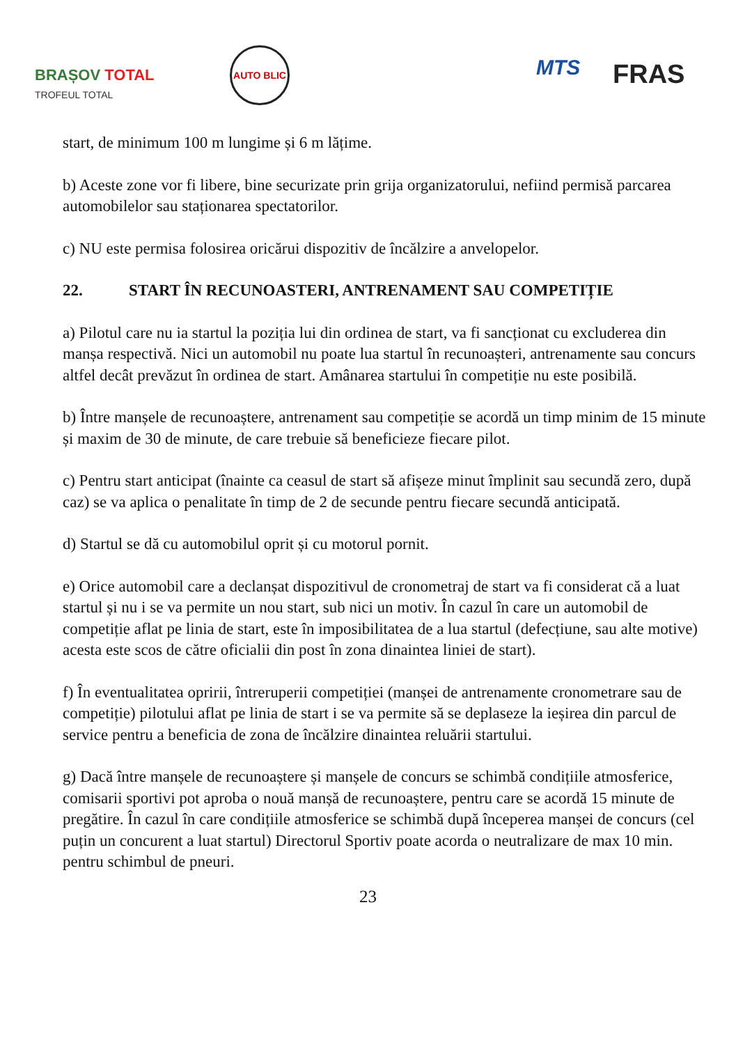BRAȘOV TOTAL
TROFEUL TOTAL
AUTO BLIC
MTS FRAS
start, de minimum 100 m lungime și 6 m lățime.
b) Aceste zone vor fi libere, bine securizate prin grija organizatorului, nefiind permisă parcarea automobilelor sau staționarea spectatorilor.
c) NU este permisa folosirea oricărui dispozitiv de încălzire a anvelopelor.
22. START ÎN RECUNOASTERI, ANTRENAMENT SAU COMPETIȚIE
a) Pilotul care nu ia startul la poziția lui din ordinea de start, va fi sancționat cu excluderea din manșa respectivă. Nici un automobil nu poate lua startul în recunoașteri, antrenamente sau concurs altfel decât prevăzut în ordinea de start. Amânarea startului în competiție nu este posibilă.
b) Între manșele de recunoaștere, antrenament sau competiție se acordă un timp minim de 15 minute și maxim de 30 de minute, de care trebuie să beneficieze fiecare pilot.
c) Pentru start anticipat (înainte ca ceasul de start să afișeze minut împlinit sau secundă zero, după caz) se va aplica o penalitate în timp de 2 de secunde pentru fiecare secundă anticipată.
d) Startul se dă cu automobilul oprit și cu motorul pornit.
e) Orice automobil care a declanșat dispozitivul de cronometraj de start va fi considerat că a luat startul și nu i se va permite un nou start, sub nici un motiv. În cazul în care un automobil de competiție aflat pe linia de start, este în imposibilitatea de a lua startul (defecțiune, sau alte motive) acesta este scos de către oficialii din post în zona dinaintea liniei de start).
f) În eventualitatea opririi, întreruperii competiției (manșei de antrenamente cronometrare sau de competiție) pilotului aflat pe linia de start i se va permite să se deplaseze la ieșirea din parcul de service pentru a beneficia de zona de încălzire dinaintea reluării startului.
g) Dacă între manșele de recunoaștere și manșele de concurs se schimbă condițiile atmosferice, comisarii sportivi pot aproba o nouă manșă de recunoaștere, pentru care se acordă 15 minute de pregătire. În cazul în care condițiile atmosferice se schimbă după începerea manșei de concurs (cel puțin un concurent a luat startul) Directorul Sportiv poate acorda o neutralizare de max 10 min. pentru schimbul de pneuri.
23